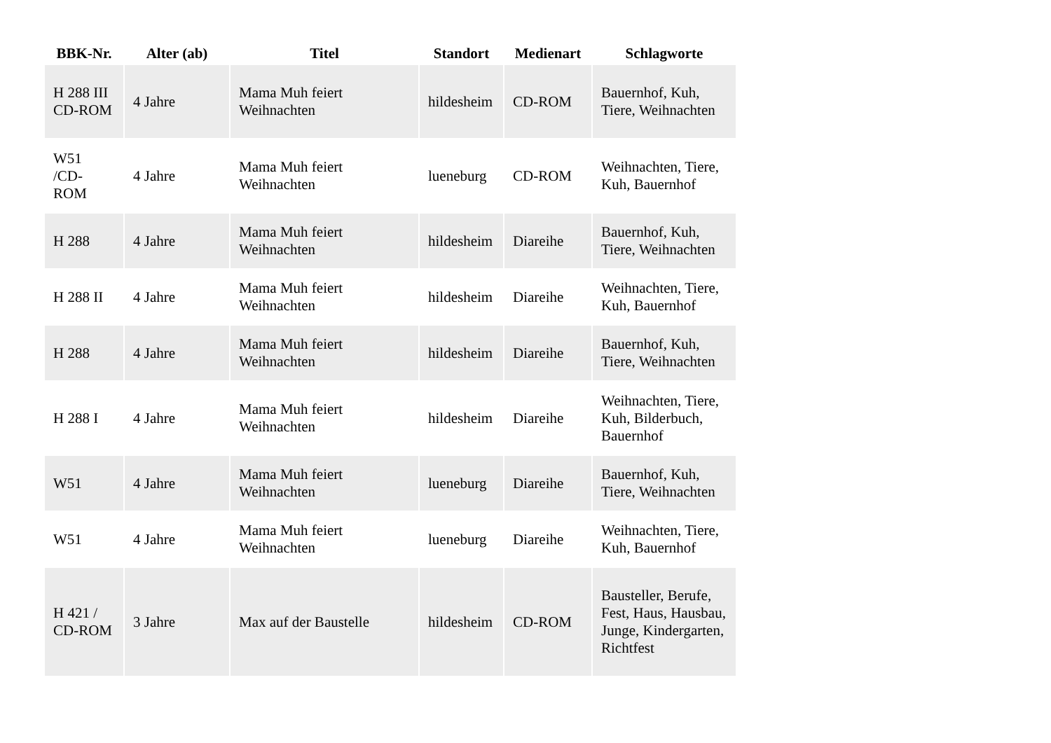| BBK-Nr. | Alter (ab) | Titel | Standort | Medienart | Schlagworte |
| --- | --- | --- | --- | --- | --- |
| H 288 III CD-ROM | 4 Jahre | Mama Muh feiert Weihnachten | hildesheim | CD-ROM | Bauernhof, Kuh, Tiere, Weihnachten |
| W51 /CD-ROM | 4 Jahre | Mama Muh feiert Weihnachten | lueneburg | CD-ROM | Weihnachten, Tiere, Kuh, Bauernhof |
| H 288 | 4 Jahre | Mama Muh feiert Weihnachten | hildesheim | Diareihe | Bauernhof, Kuh, Tiere, Weihnachten |
| H 288 II | 4 Jahre | Mama Muh feiert Weihnachten | hildesheim | Diareihe | Weihnachten, Tiere, Kuh, Bauernhof |
| H 288 | 4 Jahre | Mama Muh feiert Weihnachten | hildesheim | Diareihe | Bauernhof, Kuh, Tiere, Weihnachten |
| H 288 I | 4 Jahre | Mama Muh feiert Weihnachten | hildesheim | Diareihe | Weihnachten, Tiere, Kuh, Bilderbuch, Bauernhof |
| W51 | 4 Jahre | Mama Muh feiert Weihnachten | lueneburg | Diareihe | Bauernhof, Kuh, Tiere, Weihnachten |
| W51 | 4 Jahre | Mama Muh feiert Weihnachten | lueneburg | Diareihe | Weihnachten, Tiere, Kuh, Bauernhof |
| H 421 / CD-ROM | 3 Jahre | Max auf der Baustelle | hildesheim | CD-ROM | Bausteller, Berufe, Fest, Haus, Hausbau, Junge, Kindergarten, Richtfest |